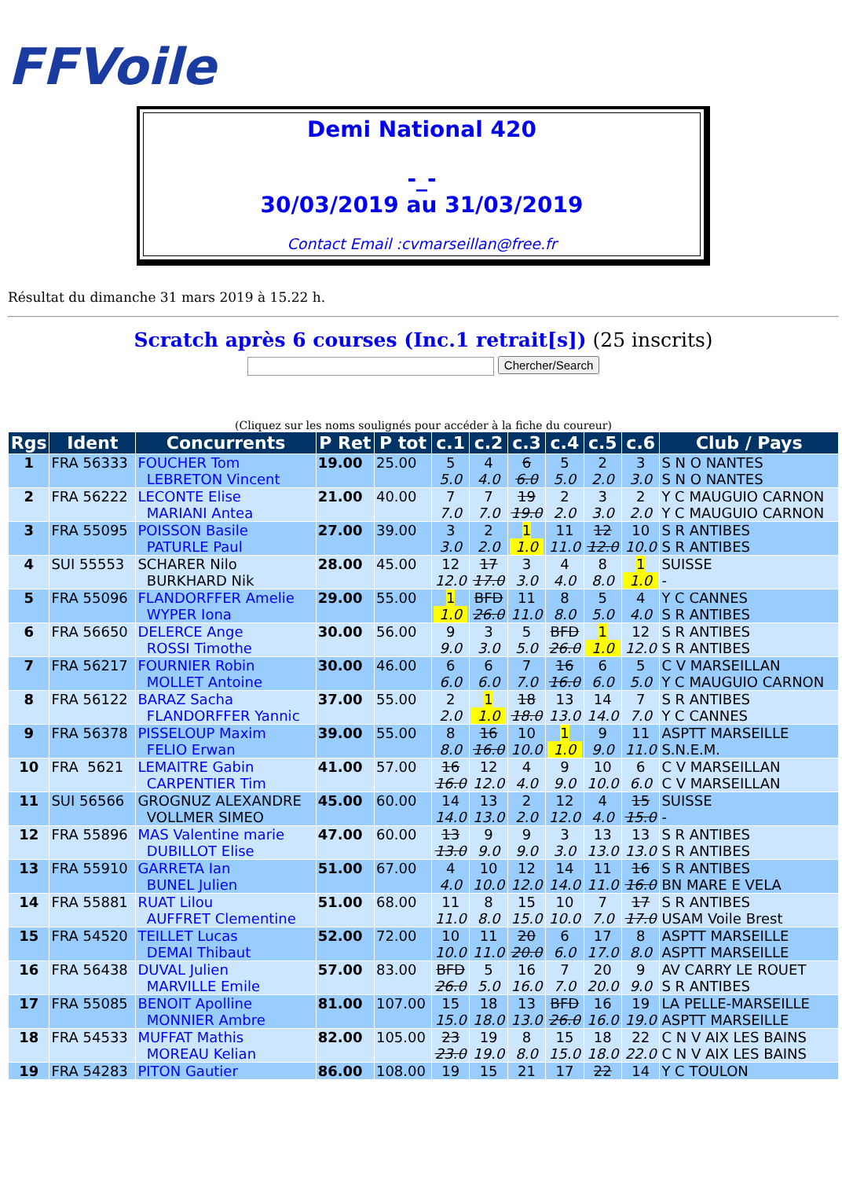FFVoile
Demi National 420
-_-
30/03/2019 au 31/03/2019
Contact Email :cvmarseillan@free.fr
Résultat du dimanche 31 mars 2019 à 15.22 h.
Scratch après 6 courses (Inc.1 retrait[s]) (25 inscrits)
Chercher/Search
(Cliquez sur les noms soulignés pour accéder à la fiche du coureur)
| Rgs | Ident | Concurrents | P Ret | P tot | c.1 | c.2 | c.3 | c.4 | c.5 | c.6 | Club / Pays |
| --- | --- | --- | --- | --- | --- | --- | --- | --- | --- | --- | --- |
| 1 | FRA 56333 | FOUCHER Tom LEBRETON Vincent | 19.00 | 25.00 | 5 5.0 | 4 4.0 | 6 6.0 | 5 5.0 | 2 2.0 | 3 3.0 | S N O NANTES S N O NANTES |
| 2 | FRA 56222 | LECONTE Elise MARIANI Antea | 21.00 | 40.00 | 7 7.0 | 7 7.0 | 19 19.0 | 2 2.0 | 3 3.0 | 2 2.0 | Y C MAUGUIO CARNON Y C MAUGUIO CARNON |
| 3 | FRA 55095 | POISSON Basile PATURLE Paul | 27.00 | 39.00 | 3 3.0 | 2 2.0 | 1 1.0 | 11 11.0 | 12 12.0 | 10 10.0 | S R ANTIBES S R ANTIBES |
| 4 | SUI 55553 | SCHARER Nilo BURKHARD Nik | 28.00 | 45.00 | 12 12.0 | 17 17.0 | 3 3.0 | 4 4.0 | 8 8.0 | 1 1.0 | SUISSE - |
| 5 | FRA 55096 | FLANDORFFER Amelie WYPER Iona | 29.00 | 55.00 | 1 1.0 | BFD 26.0 | 11 11.0 | 8 8.0 | 5 5.0 | 4 4.0 | Y C CANNES S R ANTIBES |
| 6 | FRA 56650 | DELERCE Ange ROSSI Timothe | 30.00 | 56.00 | 9 9.0 | 3 3.0 | 5 5.0 | BFD 26.0 | 1 1.0 | 12 12.0 | S R ANTIBES S R ANTIBES |
| 7 | FRA 56217 | FOURNIER Robin MOLLET Antoine | 30.00 | 46.00 | 6 6.0 | 6 6.0 | 7 7.0 | 16 16.0 | 6 6.0 | 5 5.0 | C V MARSEILLAN Y C MAUGUIO CARNON |
| 8 | FRA 56122 | BARAZ Sacha FLANDORFFER Yannic | 37.00 | 55.00 | 2 2.0 | 1 1.0 | 18 18.0 | 13 13.0 | 14 14.0 | 7 7.0 | S R ANTIBES Y C CANNES |
| 9 | FRA 56378 | PISSELOUP Maxim FELIO Erwan | 39.00 | 55.00 | 8 8.0 | 16 16.0 | 10 10.0 | 1 1.0 | 9 9.0 | 11 11.0 | ASPTT MARSEILLE S.N.E.M. |
| 10 | FRA 5621 | LEMAITRE Gabin CARPENTIER Tim | 41.00 | 57.00 | 16 16.0 | 12 12.0 | 4 4.0 | 9 9.0 | 10 10.0 | 6 6.0 | C V MARSEILLAN C V MARSEILLAN |
| 11 | SUI 56566 | GROGNUZ ALEXANDRE VOLLMER SIMEO | 45.00 | 60.00 | 14 14.0 | 13 13.0 | 2 2.0 | 12 12.0 | 4 4.0 | 15 15.0 | SUISSE - |
| 12 | FRA 55896 | MAS Valentine marie DUBILLOT Elise | 47.00 | 60.00 | 13 13.0 | 9 9.0 | 9 9.0 | 3 3.0 | 13 13.0 | 13 13.0 | S R ANTIBES S R ANTIBES |
| 13 | FRA 55910 | GARRETA Ian BUNEL Julien | 51.00 | 67.00 | 4 4.0 | 10 10.0 | 12 12.0 | 14 14.0 | 11 11.0 | 16 16.0 | S R ANTIBES BN MARE E VELA |
| 14 | FRA 55881 | RUAT Lilou AUFFRET Clementine | 51.00 | 68.00 | 11 11.0 | 8 8.0 | 15 15.0 | 10 10.0 | 7 7.0 | 17 17.0 | S R ANTIBES USAM Voile Brest |
| 15 | FRA 54520 | TEILLET Lucas DEMAI Thibaut | 52.00 | 72.00 | 10 10.0 | 11 11.0 | 20 20.0 | 6 6.0 | 17 17.0 | 8 8.0 | ASPTT MARSEILLE ASPTT MARSEILLE |
| 16 | FRA 56438 | DUVAL Julien MARVILLE Emile | 57.00 | 83.00 | BFD 26.0 | 5 5.0 | 16 16.0 | 7 7.0 | 20 20.0 | 9 9.0 | AV CARRY LE ROUET S R ANTIBES |
| 17 | FRA 55085 | BENOIT Apolline MONNIER Ambre | 81.00 | 107.00 | 15 15.0 | 18 18.0 | 13 13.0 | BFD 26.0 | 16 16.0 | 19 19.0 | LA PELLE-MARSEILLE ASPTT MARSEILLE |
| 18 | FRA 54533 | MUFFAT Mathis MOREAU Kelian | 82.00 | 105.00 | 23 23.0 | 19 19.0 | 8 8.0 | 15 15.0 | 18 18.0 | 22 22.0 | C N V AIX LES BAINS C N V AIX LES BAINS |
| 19 | FRA 54283 | PITON Gautier | 86.00 | 108.00 | 19 | 15 | 21 | 17 | 22 | 14 | Y C TOULON |